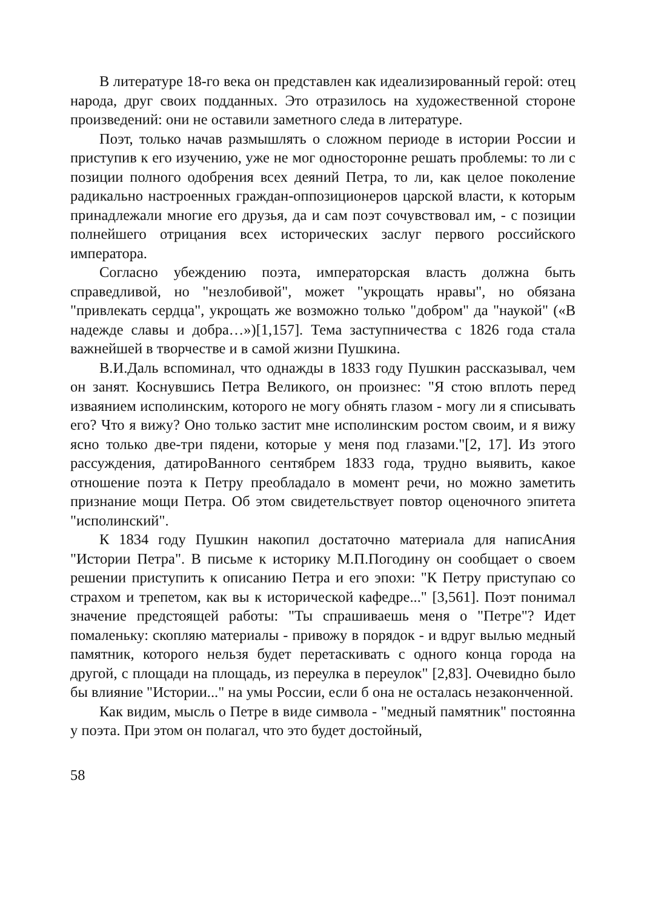В литературе 18-го века он представлен как идеализированный герой: отец народа, друг своих подданных. Это отразилось на художественной стороне произведений: они не оставили заметного следа в литературе.
Поэт, только начав размышлять о сложном периоде в истории России и приступив к его изучению, уже не мог односторонне решать проблемы: то ли с позиции полного одобрения всех деяний Петра, то ли, как целое поколение радикально настроенных граждан-оппозиционеров царской власти, к которым принадлежали многие его друзья, да и сам поэт сочувствовал им, - с позиции полнейшего отрицания всех исторических заслуг первого российского императора.
Согласно убеждению поэта, императорская власть должна быть справедливой, но "незлобивой", может "укрощать нравы", но обязана "привлекать сердца", укрощать же возможно только "добром" да "наукой" («В надежде славы и добра…»)[1,157]. Тема заступничества с 1826 года стала важнейшей в творчестве и в самой жизни Пушкина.
В.И.Даль вспоминал, что однажды в 1833 году Пушкин рассказывал, чем он занят. Коснувшись Петра Великого, он произнес: "Я стою вплоть перед изваянием исполинским, которого не могу обнять глазом - могу ли я списывать его? Что я вижу? Оно только застит мне исполинским ростом своим, и я вижу ясно только две-три пядени, которые у меня под глазами."[2, 17]. Из этого рассуждения, датироВанного сентябрем 1833 года, трудно выявить, какое отношение поэта к Петру преобладало в момент речи, но можно заметить признание мощи Петра. Об этом свидетельствует повтор оценочного эпитета "исполинский".
К 1834 году Пушкин накопил достаточно материала для написАния "Истории Петра". В письме к историку М.П.Погодину он сообщает о своем решении приступить к описанию Петра и его эпохи: "К Петру приступаю со страхом и трепетом, как вы к исторической кафедре..." [3,561]. Поэт понимал значение предстоящей работы: "Ты спрашиваешь меня о "Петре"? Идет помаленьку: скопляю материалы - привожу в порядок - и вдруг вылью медный памятник, которого нельзя будет перетаскивать с одного конца города на другой, с площади на площадь, из переулка в переулок" [2,83]. Очевидно было бы влияние "Истории..." на умы России, если б она не осталась незаконченной.
Как видим, мысль о Петре в виде символа - "медный памятник" постоянна у поэта. При этом он полагал, что это будет достойный,
58